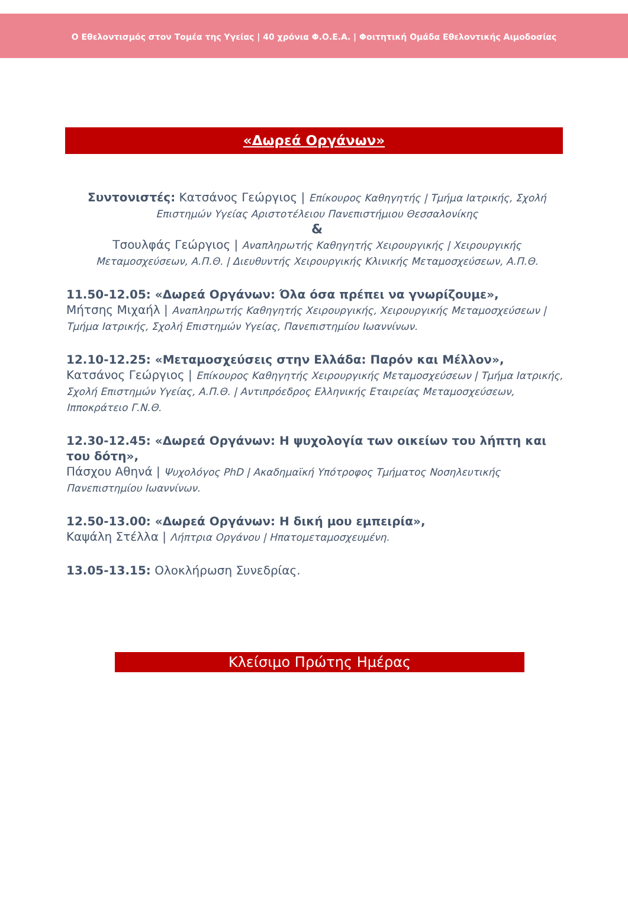Ο Εθελοντισμός στον Τομέα της Υγείας | 40 χρόνια Φ.Ο.Ε.Α. | Φοιτητική Ομάδα Εθελοντικής Αιμοδοσίας
«Δωρεά Οργάνων»
Συντονιστές: Κατσάνος Γεώργιος | Επίκουρος Καθηγητής | Τμήμα Ιατρικής, Σχολή Επιστημών Υγείας Αριστοτέλειου Πανεπιστήμιου Θεσσαλονίκης
&
Τσουλφάς Γεώργιος | Αναπληρωτής Καθηγητής Χειρουργικής | Χειρουργικής Μεταμοσχεύσεων, Α.Π.Θ. | Διευθυντής Χειρουργικής Κλινικής Μεταμοσχεύσεων, Α.Π.Θ.
11.50-12.05: «Δωρεά Οργάνων: Όλα όσα πρέπει να γνωρίζουμε»,
Μήτσης Μιχαήλ | Αναπληρωτής Καθηγητής Χειρουργικής, Χειρουργικής Μεταμοσχεύσεων | Τμήμα Ιατρικής, Σχολή Επιστημών Υγείας, Πανεπιστημίου Ιωαννίνων.
12.10-12.25: «Μεταμοσχεύσεις στην Ελλάδα: Παρόν και Μέλλον»,
Κατσάνος Γεώργιος | Επίκουρος Καθηγητής Χειρουργικής Μεταμοσχεύσεων | Τμήμα Ιατρικής, Σχολή Επιστημών Υγείας, Α.Π.Θ. | Αντιπρόεδρος Ελληνικής Εταιρείας Μεταμοσχεύσεων, Ιπποκράτειο Γ.Ν.Θ.
12.30-12.45: «Δωρεά Οργάνων: Η ψυχολογία των οικείων του λήπτη και του δότη»,
Πάσχου Αθηνά | Ψυχολόγος PhD | Ακαδημαϊκή Υπότροφος Τμήματος Νοσηλευτικής Πανεπιστημίου Ιωαννίνων.
12.50-13.00: «Δωρεά Οργάνων: Η δική μου εμπειρία»,
Καψάλη Στέλλα | Λήπτρια Οργάνου | Ηπατομεταμοσχευμένη.
13.05-13.15: Ολοκλήρωση Συνεδρίας.
Κλείσιμο Πρώτης Ημέρας